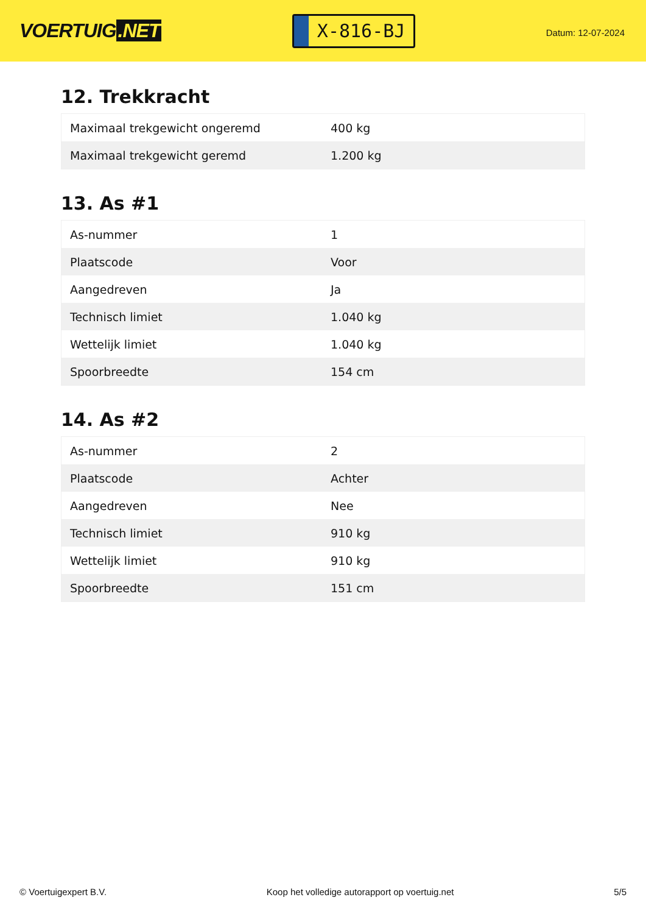VOERTUIG.NET
X-816-BJ
Datum: 12-07-2024
12. Trekkracht
| Maximaal trekgewicht ongeremd | 400 kg |
| Maximaal trekgewicht geremd | 1.200 kg |
13. As #1
| As-nummer | 1 |
| Plaatscode | Voor |
| Aangedreven | Ja |
| Technisch limiet | 1.040 kg |
| Wettelijk limiet | 1.040 kg |
| Spoorbreedte | 154 cm |
14. As #2
| As-nummer | 2 |
| Plaatscode | Achter |
| Aangedreven | Nee |
| Technisch limiet | 910 kg |
| Wettelijk limiet | 910 kg |
| Spoorbreedte | 151 cm |
© Voertuigexpert B.V. Koop het volledige autorapport op voertuig.net 5/5